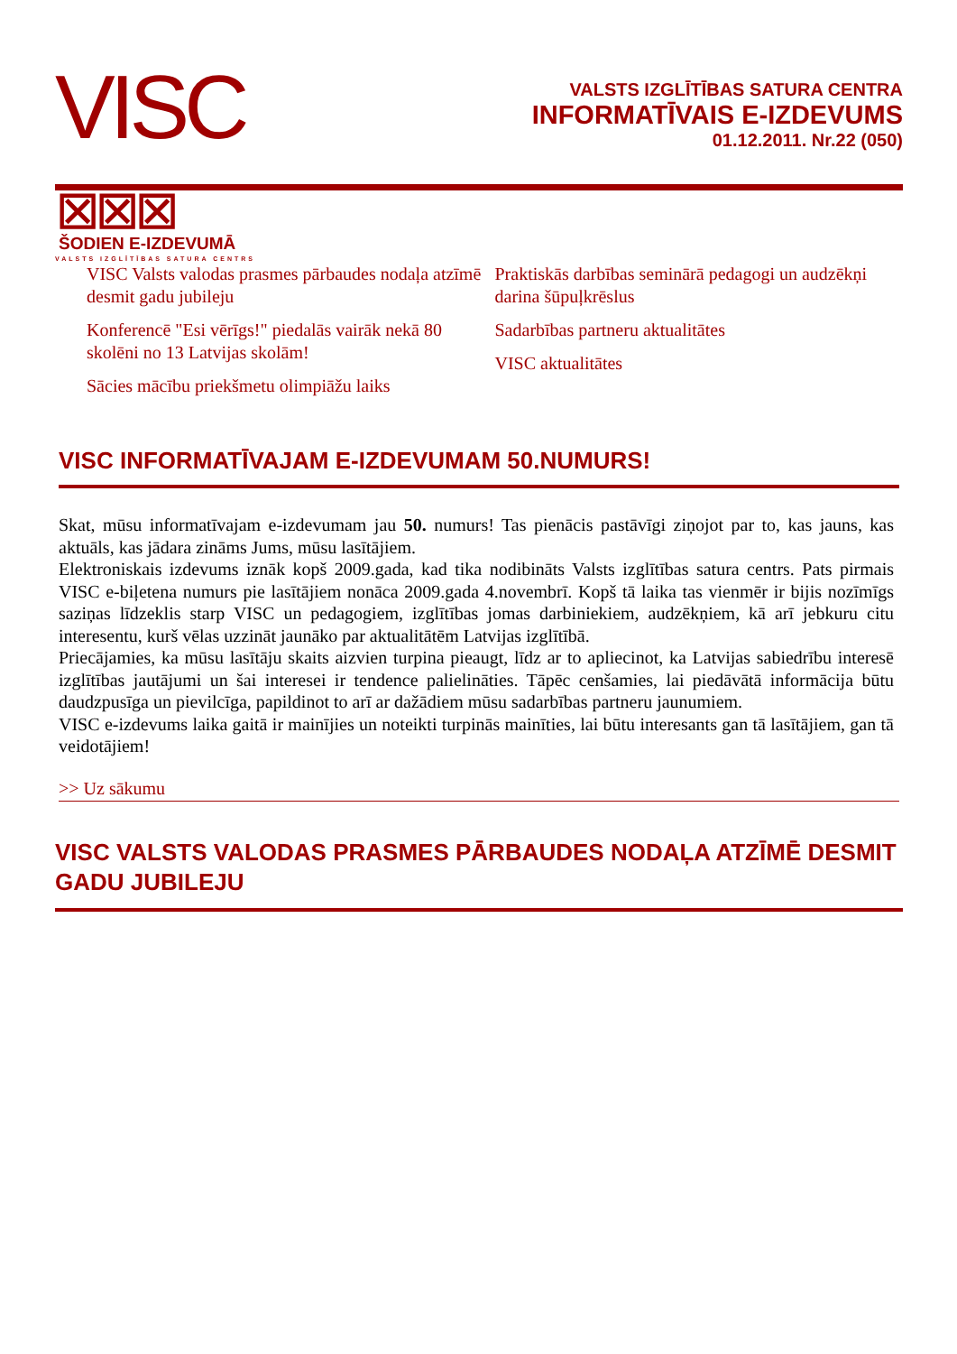VISC ⊠⊠⊠
VALSTS IZGLĪTĪBAS SATURA CENTRS
VALSTS IZGLĪTĪBAS SATURA CENTRA
INFORMATĪVAIS E-IZDEVUMS
01.12.2011. Nr.22 (050)
ŠODIEN E-IZDEVUMĀ
VISC Valsts valodas prasmes pārbaudes nodaļa atzīmē desmit gadu jubileju
Konferencē "Esi vērīgs!" piedalās vairāk nekā 80 skolēni no 13 Latvijas skolām!
Sācies mācību priekšmetu olimpiāžu laiks
Praktiskās darbības seminārā pedagogi un audzēkņi darina šūpuļkrēslus
Sadarbības partneru aktualitātes
VISC aktualitātes
VISC INFORMATĪVAJAM E-IZDEVUMAM 50.NUMURS!
Skat, mūsu informatīvajam e-izdevumam jau 50. numurs! Tas pienācis pastāvīgi ziņojot par to, kas jauns, kas aktuāls, kas jādara zināms Jums, mūsu lasītājiem.
Elektroniskais izdevums iznāk kopš 2009.gada, kad tika nodibināts Valsts izglītības satura centrs. Pats pirmais VISC e-biļetena numurs pie lasītājiem nonāca 2009.gada 4.novembrī. Kopš tā laika tas vienmēr ir bijis nozīmīgs saziņas līdzeklis starp VISC un pedagogiem, izglītības jomas darbiniekiem, audzēkņiem, kā arī jebkuru citu interesentu, kurš vēlas uzzināt jaunāko par aktualitātēm Latvijas izglītībā.
Priecājamies, ka mūsu lasītāju skaits aizvien turpina pieaugt, līdz ar to apliecinot, ka Latvijas sabiedrību interesē izglītības jautājumi un šai interesei ir tendence palielināties. Tāpēc cenšamies, lai piedāvātā informācija būtu daudzpusīga un pievilcīga, papildinot to arī ar dažādiem mūsu sadarbības partneru jaunumiem.
VISC e-izdevums laika gaitā ir mainījies un noteikti turpinās mainīties, lai būtu interesants gan tā lasītājiem, gan tā veidotājiem!
>> Uz sākumu
VISC VALSTS VALODAS PRASMES PĀRBAUDES NODAĻA ATZĪMĒ DESMIT GADU JUBILEJU